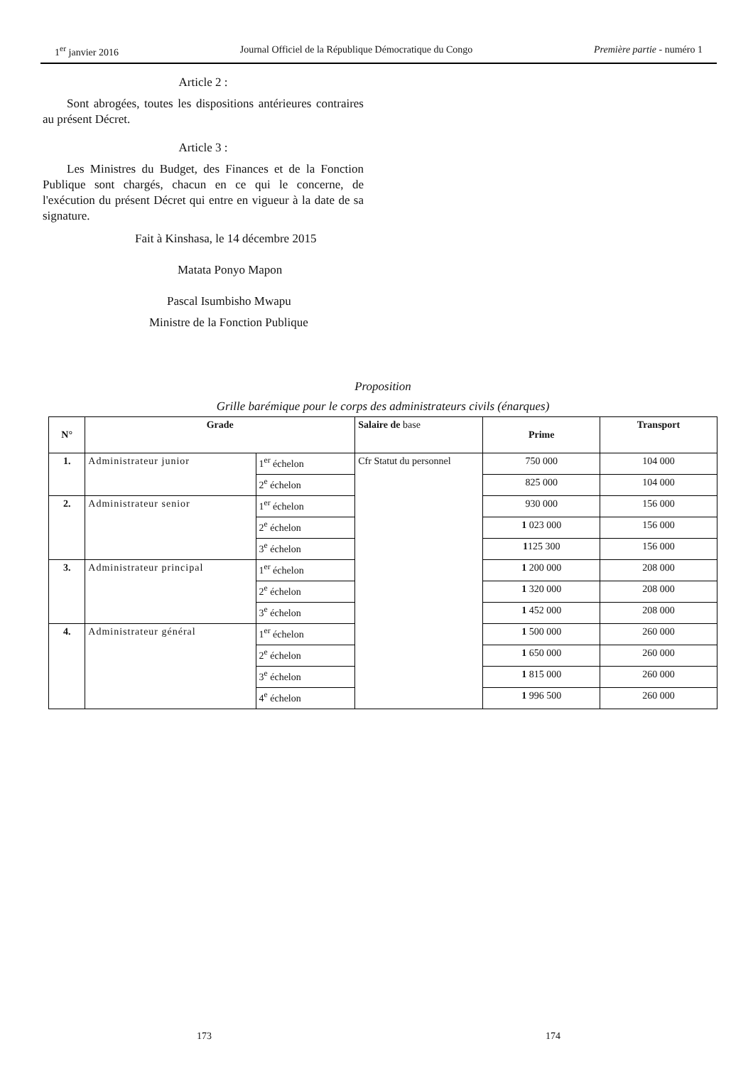1<sup>er</sup> janvier 2016 Journal Officiel de la République Démocratique du Congo Première partie - numéro 1
Article 2 :
Sont abrogées, toutes les dispositions antérieures contraires au présent Décret.
Article 3 :
Les Ministres du Budget, des Finances et de la Fonction Publique sont chargés, chacun en ce qui le concerne, de l'exécution du présent Décret qui entre en vigueur à la date de sa signature.
Fait à Kinshasa, le 14 décembre 2015
Matata Ponyo Mapon
Pascal Isumbisho Mwapu
Ministre de la Fonction Publique
Proposition
Grille barémique pour le corps des administrateurs civils (énarques)
| N° | Grade | | Salaire de base | Prime | Transport |
| 1. | Administrateur junior | 1<sup>er</sup> échelon | Cfr Statut du personnel | 750 000 | 104 000 |
| | | 2<sup>e</sup> échelon | | 825 000 | 104 000 |
| 2. | Administrateur senior | 1<sup>er</sup> échelon | | 930 000 | 156 000 |
| | | 2<sup>e</sup> échelon | | 1 023 000 | 156 000 |
| | | 3<sup>e</sup> échelon | | 1 125 300 | 156 000 |
| 3. | Administrateur principal | 1<sup>er</sup> échelon | | 1 200 000 | 208 000 |
| | | 2<sup>e</sup> échelon | | 1 320 000 | 208 000 |
| | | 3<sup>e</sup> échelon | | 1 452 000 | 208 000 |
| 4. | Administrateur général | 1<sup>er</sup> échelon | | 1 500 000 | 260 000 |
| | | 2<sup>e</sup> échelon | | 1 650 000 | 260 000 |
| | | 3<sup>e</sup> échelon | | 1 815 000 | 260 000 |
| | | 4<sup>e</sup> échelon | | 1 996 500 | 260 000 |
173 174